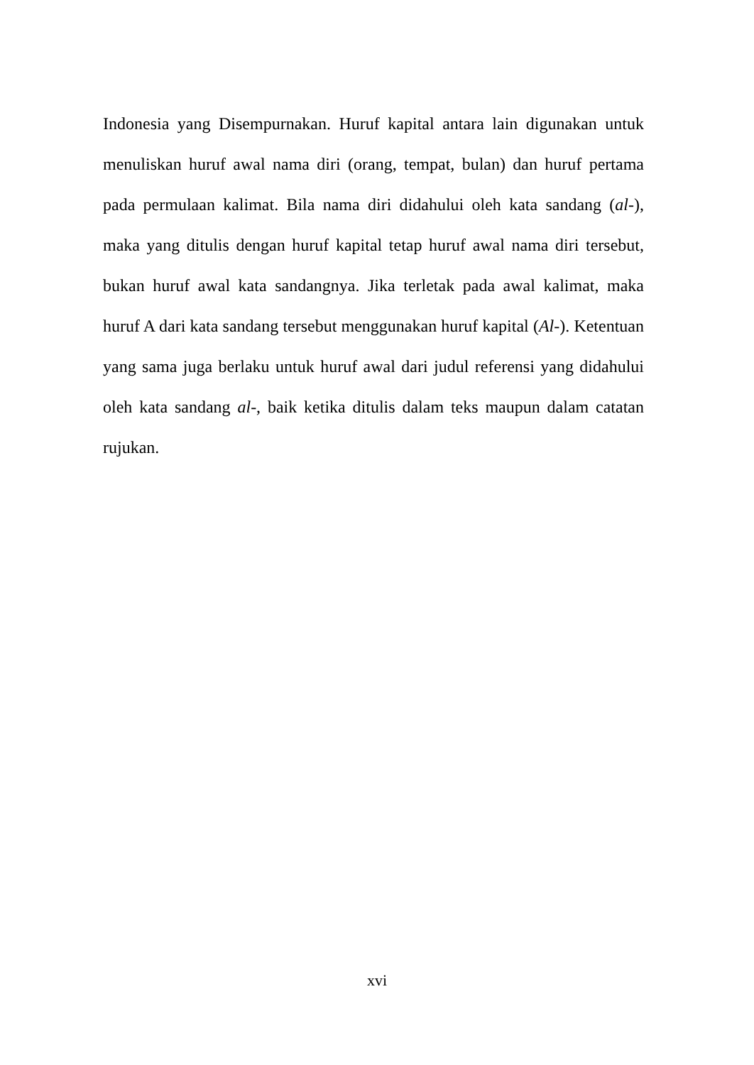Indonesia yang Disempurnakan. Huruf kapital antara lain digunakan untuk menuliskan huruf awal nama diri (orang, tempat, bulan) dan huruf pertama pada permulaan kalimat. Bila nama diri didahului oleh kata sandang (al-), maka yang ditulis dengan huruf kapital tetap huruf awal nama diri tersebut, bukan huruf awal kata sandangnya. Jika terletak pada awal kalimat, maka huruf A dari kata sandang tersebut menggunakan huruf kapital (Al-). Ketentuan yang sama juga berlaku untuk huruf awal dari judul referensi yang didahului oleh kata sandang al-, baik ketika ditulis dalam teks maupun dalam catatan rujukan.
xvi